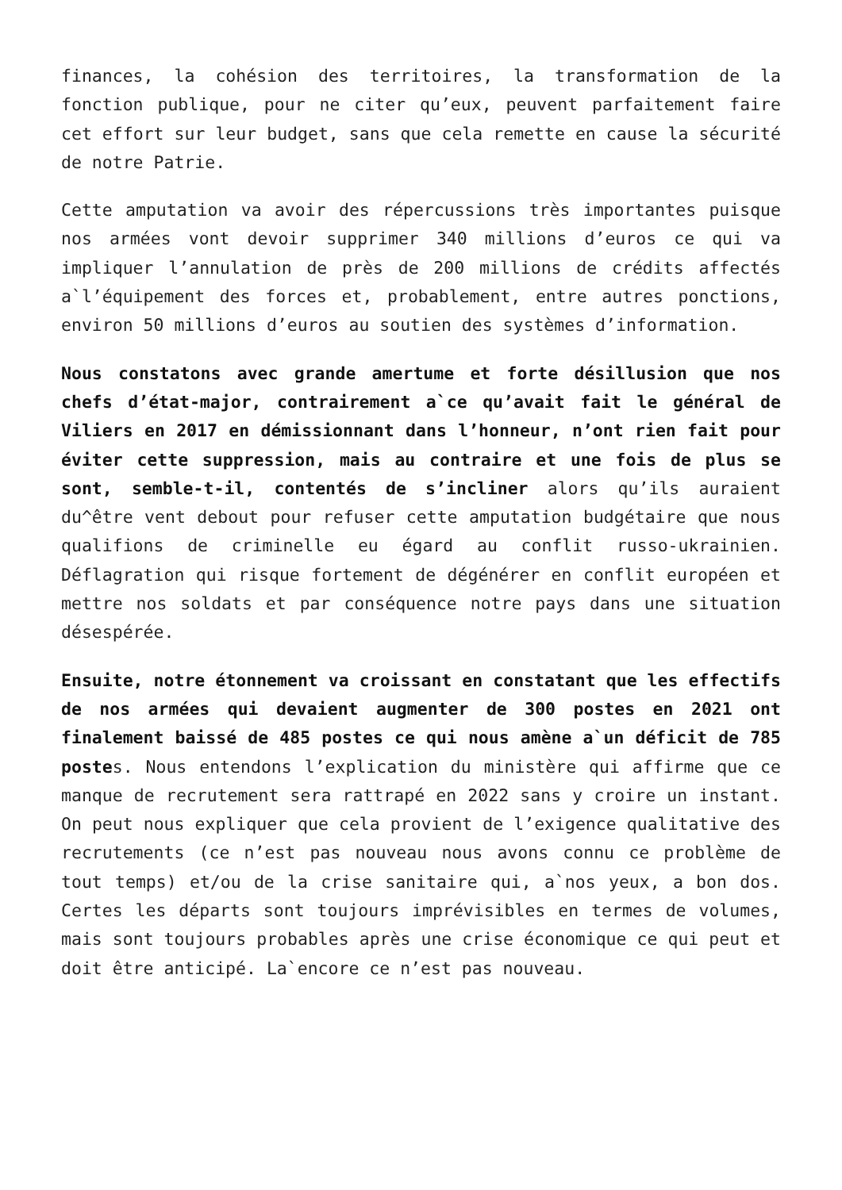finances, la cohésion des territoires, la transformation de la fonction publique, pour ne citer qu’eux, peuvent parfaitement faire cet effort sur leur budget, sans que cela remette en cause la sécurité de notre Patrie.
Cette amputation va avoir des répercussions très importantes puisque nos armées vont devoir supprimer 340 millions d’euros ce qui va impliquer l’annulation de près de 200 millions de crédits affectés a`l’équipement des forces et, probablement, entre autres ponctions, environ 50 millions d’euros au soutien des systèmes d’information.
Nous constatons avec grande amertume et forte désillusion que nos chefs d’état-major, contrairement a`ce qu’avait fait le général de Viliers en 2017 en démissionnant dans l’honneur, n’ont rien fait pour éviter cette suppression, mais au contraire et une fois de plus se sont, semble-t-il, contentés de s’incliner alors qu’ils auraient du^être vent debout pour refuser cette amputation budgétaire que nous qualifions de criminelle eu égard au conflit russo-ukrainien. Déflagration qui risque fortement de dégénérer en conflit européen et mettre nos soldats et par conséquence notre pays dans une situation désespérée.
Ensuite, notre étonnement va croissant en constatant que les effectifs de nos armées qui devaient augmenter de 300 postes en 2021 ont finalement baissé de 485 postes ce qui nous amène a`un déficit de 785 postes. Nous entendons l’explication du ministère qui affirme que ce manque de recrutement sera rattrapé en 2022 sans y croire un instant. On peut nous expliquer que cela provient de l’exigence qualitative des recrutements (ce n’est pas nouveau nous avons connu ce problème de tout temps) et/ou de la crise sanitaire qui, a`nos yeux, a bon dos. Certes les départs sont toujours imprévisibles en termes de volumes, mais sont toujours probables après une crise économique ce qui peut et doit être anticipé. La`encore ce n’est pas nouveau.